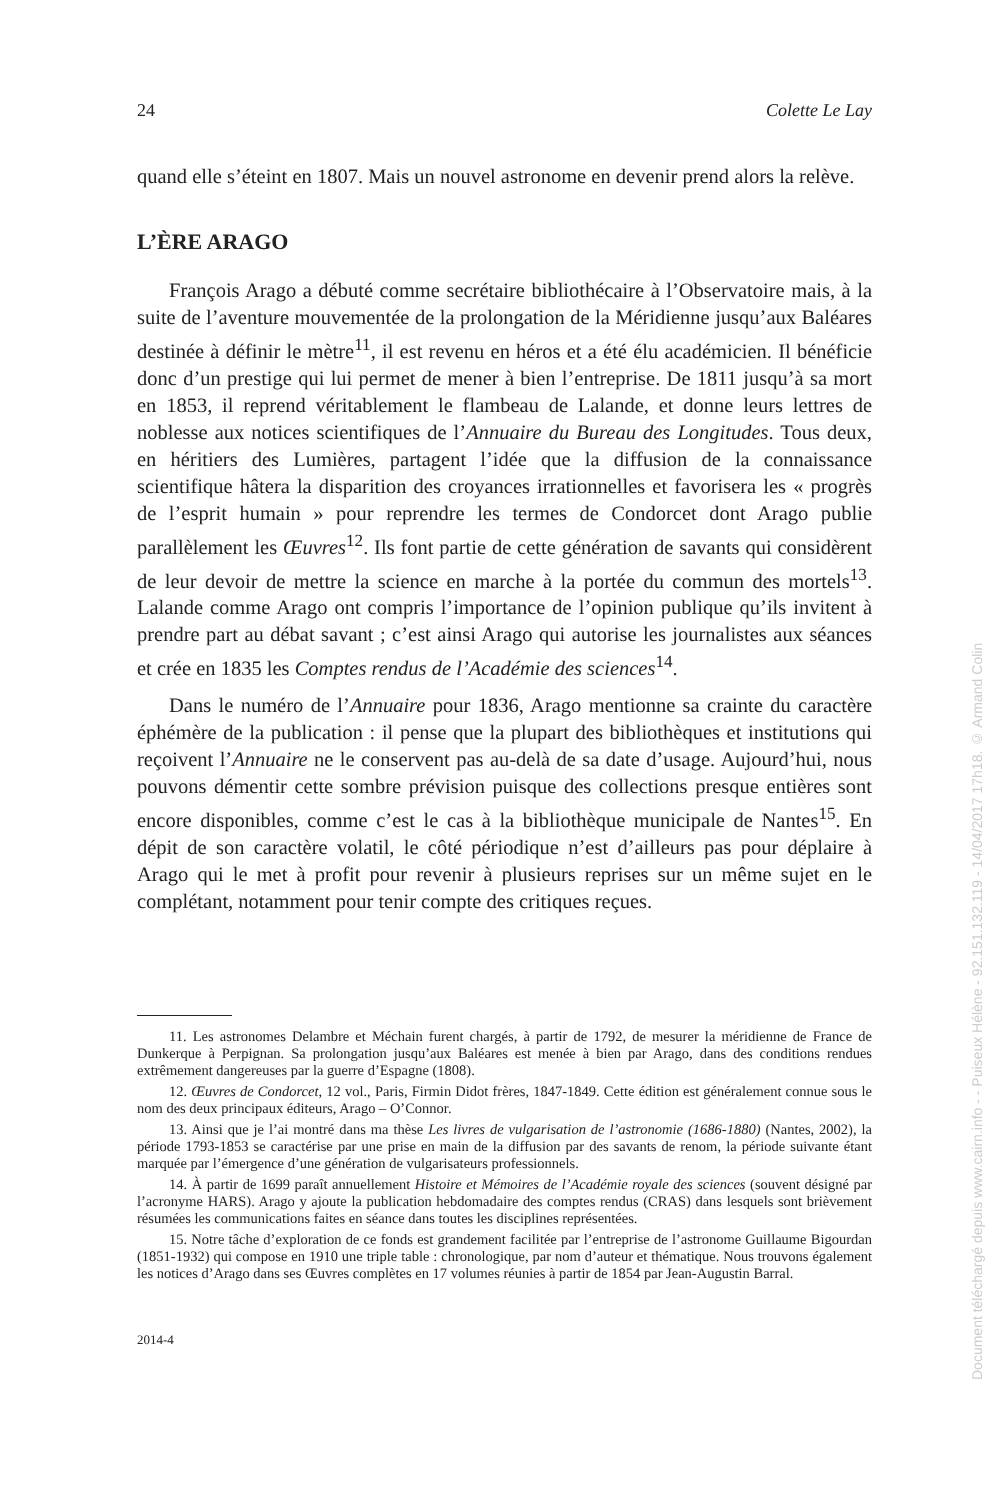24 Colette Le Lay
quand elle s’éteint en 1807. Mais un nouvel astronome en devenir prend alors la relève.
L’ÈRE ARAGO
François Arago a débuté comme secrétaire bibliothécaire à l’Observatoire mais, à la suite de l’aventure mouvementée de la prolongation de la Méridienne jusqu’aux Baléares destinée à définir le mètre<sup>11</sup>, il est revenu en héros et a été élu académicien. Il bénéficie donc d’un prestige qui lui permet de mener à bien l’entreprise. De 1811 jusqu’à sa mort en 1853, il reprend véritablement le flambeau de Lalande, et donne leurs lettres de noblesse aux notices scientifiques de l’Annuaire du Bureau des Longitudes. Tous deux, en héritiers des Lumières, partagent l’idée que la diffusion de la connaissance scientifique hâtera la disparition des croyances irrationnelles et favorisera les « progrès de l’esprit humain » pour reprendre les termes de Condorcet dont Arago publie parallèlement les Œuvres<sup>12</sup>. Ils font partie de cette génération de savants qui considèrent de leur devoir de mettre la science en marche à la portée du commun des mortels<sup>13</sup>. Lalande comme Arago ont compris l’importance de l’opinion publique qu’ils invitent à prendre part au débat savant ; c’est ainsi Arago qui autorise les journalistes aux séances et crée en 1835 les Comptes rendus de l’Académie des sciences<sup>14</sup>.
Dans le numéro de l’Annuaire pour 1836, Arago mentionne sa crainte du caractère éphémère de la publication : il pense que la plupart des bibliothèques et institutions qui reçoivent l’Annuaire ne le conservent pas au-delà de sa date d’usage. Aujourd’hui, nous pouvons démentir cette sombre prévision puisque des collections presque entières sont encore disponibles, comme c’est le cas à la bibliothèque municipale de Nantes<sup>15</sup>. En dépit de son caractère volatil, le côté périodique n’est d’ailleurs pas pour déplaire à Arago qui le met à profit pour revenir à plusieurs reprises sur un même sujet en le complétant, notamment pour tenir compte des critiques reçues.
11. Les astronomes Delambre et Méchain furent chargés, à partir de 1792, de mesurer la méridienne de France de Dunkerque à Perpignan. Sa prolongation jusqu’aux Baléares est menée à bien par Arago, dans des conditions rendues extrêmement dangereuses par la guerre d’Espagne (1808).
12. Œuvres de Condorcet, 12 vol., Paris, Firmin Didot frères, 1847-1849. Cette édition est généralement connue sous le nom des deux principaux éditeurs, Arago – O’Connor.
13. Ainsi que je l’ai montré dans ma thèse Les livres de vulgarisation de l’astronomie (1686-1880) (Nantes, 2002), la période 1793-1853 se caractérise par une prise en main de la diffusion par des savants de renom, la période suivante étant marquée par l’émergence d’une génération de vulgarisateurs professionnels.
14. À partir de 1699 paraît annuellement Histoire et Mémoires de l’Académie royale des sciences (souvent désigné par l’acronyme HARS). Arago y ajoute la publication hebdomadaire des comptes rendus (CRAS) dans lesquels sont brièvement résumées les communications faites en séance dans toutes les disciplines représentées.
15. Notre tâche d’exploration de ce fonds est grandement facilitée par l’entreprise de l’astronome Guillaume Bigourdan (1851-1932) qui compose en 1910 une triple table : chronologique, par nom d’auteur et thématique. Nous trouvons également les notices d’Arago dans ses Œuvres complètes en 17 volumes réunies à partir de 1854 par Jean-Augustin Barral.
2014-4
Document téléchargé depuis www.cairn.info - - Puiseux Hélène - 92.151.132.119 - 14/04/2017 17h18. © Armand Colin